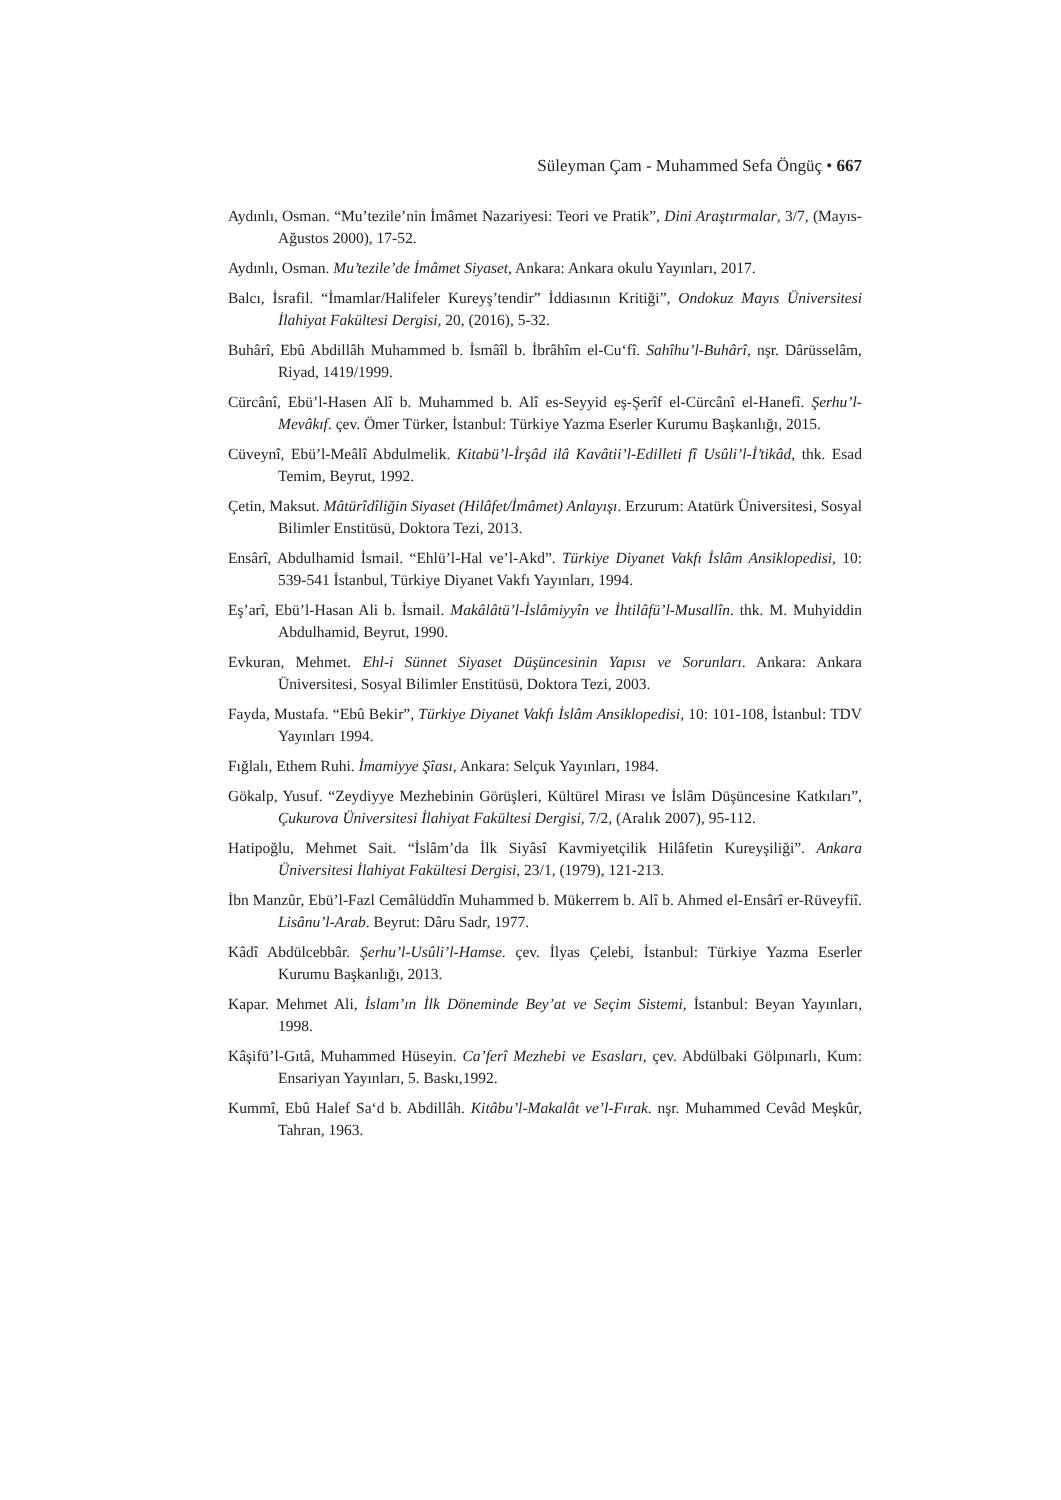Süleyman Çam - Muhammed Sefa Öngüç • 667
Aydınlı, Osman. “Mu’tezile’nin İmâmet Nazariyesi: Teori ve Pratik”, Dini Araştırmalar, 3/7, (Mayıs-Ağustos 2000), 17-52.
Aydınlı, Osman. Mu’tezile’de İmâmet Siyaset, Ankara: Ankara okulu Yayınları, 2017.
Balcı, İsrafil. “İmamlar/Halifeler Kureyş’tendir” İddiasının Kritiği”, Ondokuz Mayıs Üniversitesi İlahiyat Fakültesi Dergisi, 20, (2016), 5-32.
Buhârî, Ebû Abdillâh Muhammed b. İsmâîl b. İbrâhîm el-Cu‘fî. Sahîhu’l-Buhârî, nşr. Dârüsselâm, Riyad, 1419/1999.
Cürcânî, Ebü’l-Hasen Alî b. Muhammed b. Alî es-Seyyid eş-Şerîf el-Cürcânî el-Hanefî. Şerhu’l-Mevâkıf. çev. Ömer Türker, İstanbul: Türkiye Yazma Eserler Kurumu Başkanlığı, 2015.
Cüveynî, Ebü’l-Meâlî Abdulmelik. Kitabü’l-İrşâd ilâ Kavâtii’l-Edilleti fî Usûli’l-İ’tikâd, thk. Esad Temim, Beyrut, 1992.
Çetin, Maksut. Mâtürîdîliğin Siyaset (Hilâfet/İmâmet) Anlayışı. Erzurum: Atatürk Üniversitesi, Sosyal Bilimler Enstitüsü, Doktora Tezi, 2013.
Ensârî, Abdulhamid İsmail. “Ehlü’l-Hal ve’l-Akd”. Türkiye Diyanet Vakfı İslâm Ansiklopedisi, 10: 539-541 İstanbul, Türkiye Diyanet Vakfı Yayınları, 1994.
Eş’arî, Ebü’l-Hasan Ali b. İsmail. Makâlâtü’l-İslâmiyyîn ve İhtilâfü’l-Musallîn. thk. M. Muhyiddin Abdulhamid, Beyrut, 1990.
Evkuran, Mehmet. Ehl-i Sünnet Siyaset Düşüncesinin Yapısı ve Sorunları. Ankara: Ankara Üniversitesi, Sosyal Bilimler Enstitüsü, Doktora Tezi, 2003.
Fayda, Mustafa. “Ebû Bekir”, Türkiye Diyanet Vakfı İslâm Ansiklopedisi, 10: 101-108, İstanbul: TDV Yayınları 1994.
Fığlalı, Ethem Ruhi. İmamiyye Şîası, Ankara: Selçuk Yayınları, 1984.
Gökalp, Yusuf. “Zeydiyye Mezhebinin Görüşleri, Kültürel Mirası ve İslâm Düşüncesine Katkıları”, Çukurova Üniversitesi İlahiyat Fakültesi Dergisi, 7/2, (Aralık 2007), 95-112.
Hatipoğlu, Mehmet Sait. “İslâm’da İlk Siyâsî Kavmiyetçilik Hilâfetin Kureyşiliği”. Ankara Üniversitesi İlahiyat Fakültesi Dergisi, 23/1, (1979), 121-213.
İbn Manzûr, Ebü’l-Fazl Cemâlüddîn Muhammed b. Mükerrem b. Alî b. Ahmed el-Ensârî er-Rüveyfiî. Lisânu’l-Arab. Beyrut: Dâru Sadr, 1977.
Kâdî Abdülcebbâr. Şerhu’l-Usûli’l-Hamse. çev. İlyas Çelebi, İstanbul: Türkiye Yazma Eserler Kurumu Başkanlığı, 2013.
Kapar. Mehmet Ali, İslam’ın İlk Döneminde Bey’at ve Seçim Sistemi, İstanbul: Beyan Yayınları, 1998.
Kâşifü’l-Gıtâ, Muhammed Hüseyin. Ca’ferî Mezhebi ve Esasları, çev. Abdülbaki Gölpınarlı, Kum: Ensariyan Yayınları, 5. Baskı,1992.
Kummî, Ebû Halef Sa‘d b. Abdillâh. Kitâbu’l-Makalât ve’l-Fırak. nşr. Muhammed Cevâd Meşkûr, Tahran, 1963.